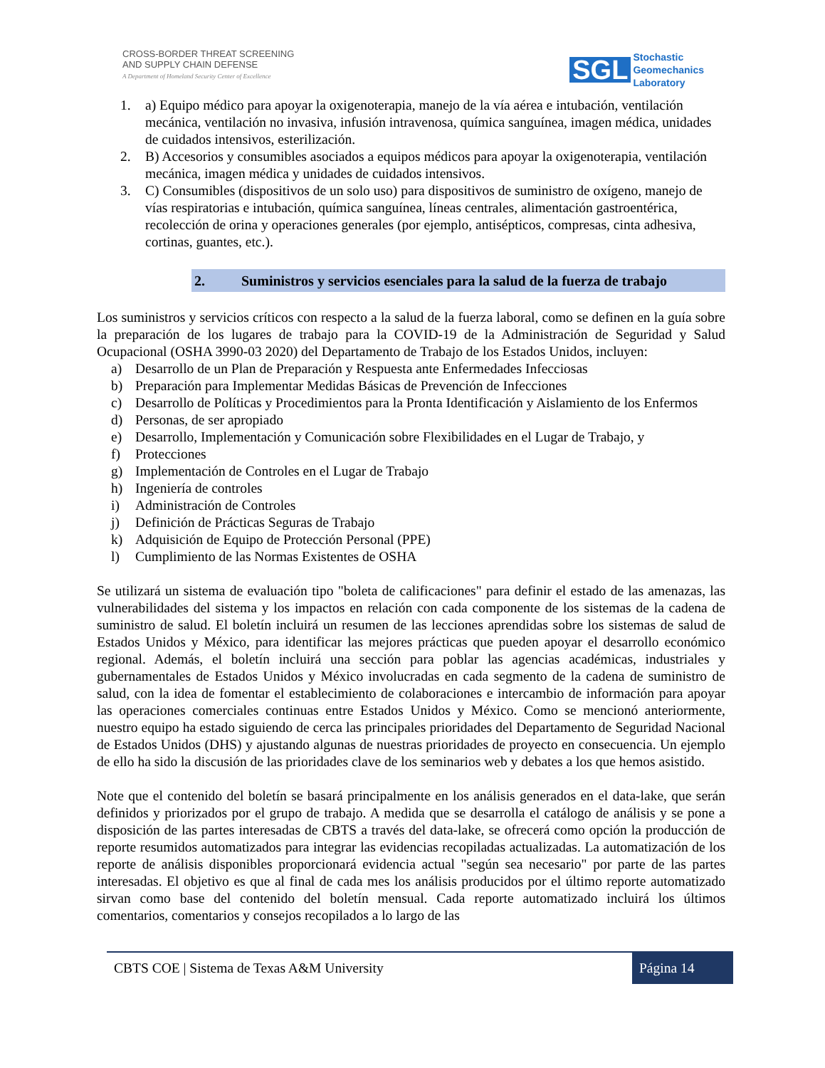CROSS-BORDER THREAT SCREENING
AND SUPPLY CHAIN DEFENSE
A Department of Homeland Security Center of Excellence
SGL
Stochastic
Geomechanics
Laboratory
1. a) Equipo médico para apoyar la oxigenoterapia, manejo de la vía aérea e intubación, ventilación mecánica, ventilación no invasiva, infusión intravenosa, química sanguínea, imagen médica, unidades de cuidados intensivos, esterilización.
2. B) Accesorios y consumibles asociados a equipos médicos para apoyar la oxigenoterapia, ventilación mecánica, imagen médica y unidades de cuidados intensivos.
3. C) Consumibles (dispositivos de un solo uso) para dispositivos de suministro de oxígeno, manejo de vías respiratorias e intubación, química sanguínea, líneas centrales, alimentación gastroentérica, recolección de orina y operaciones generales (por ejemplo, antisépticos, compresas, cinta adhesiva, cortinas, guantes, etc.).
2. Suministros y servicios esenciales para la salud de la fuerza de trabajo
Los suministros y servicios críticos con respecto a la salud de la fuerza laboral, como se definen en la guía sobre la preparación de los lugares de trabajo para la COVID-19 de la Administración de Seguridad y Salud Ocupacional (OSHA 3990-03 2020) del Departamento de Trabajo de los Estados Unidos, incluyen:
a) Desarrollo de un Plan de Preparación y Respuesta ante Enfermedades Infecciosas
b) Preparación para Implementar Medidas Básicas de Prevención de Infecciones
c) Desarrollo de Políticas y Procedimientos para la Pronta Identificación y Aislamiento de los Enfermos
d) Personas, de ser apropiado
e) Desarrollo, Implementación y Comunicación sobre Flexibilidades en el Lugar de Trabajo, y
f) Protecciones
g) Implementación de Controles en el Lugar de Trabajo
h) Ingeniería de controles
i) Administración de Controles
j) Definición de Prácticas Seguras de Trabajo
k) Adquisición de Equipo de Protección Personal (PPE)
l) Cumplimiento de las Normas Existentes de OSHA
Se utilizará un sistema de evaluación tipo "boleta de calificaciones" para definir el estado de las amenazas, las vulnerabilidades del sistema y los impactos en relación con cada componente de los sistemas de la cadena de suministro de salud. El boletín incluirá un resumen de las lecciones aprendidas sobre los sistemas de salud de Estados Unidos y México, para identificar las mejores prácticas que pueden apoyar el desarrollo económico regional. Además, el boletín incluirá una sección para poblar las agencias académicas, industriales y gubernamentales de Estados Unidos y México involucradas en cada segmento de la cadena de suministro de salud, con la idea de fomentar el establecimiento de colaboraciones e intercambio de información para apoyar las operaciones comerciales continuas entre Estados Unidos y México. Como se mencionó anteriormente, nuestro equipo ha estado siguiendo de cerca las principales prioridades del Departamento de Seguridad Nacional de Estados Unidos (DHS) y ajustando algunas de nuestras prioridades de proyecto en consecuencia. Un ejemplo de ello ha sido la discusión de las prioridades clave de los seminarios web y debates a los que hemos asistido.
Note que el contenido del boletín se basará principalmente en los análisis generados en el data-lake, que serán definidos y priorizados por el grupo de trabajo. A medida que se desarrolla el catálogo de análisis y se pone a disposición de las partes interesadas de CBTS a través del data-lake, se ofrecerá como opción la producción de reporte resumidos automatizados para integrar las evidencias recopiladas actualizadas. La automatización de los reporte de análisis disponibles proporcionará evidencia actual "según sea necesario" por parte de las partes interesadas. El objetivo es que al final de cada mes los análisis producidos por el último reporte automatizado sirvan como base del contenido del boletín mensual. Cada reporte automatizado incluirá los últimos comentarios, comentarios y consejos recopilados a lo largo de las
CBTS COE | Sistema de Texas A&M University
Página 14